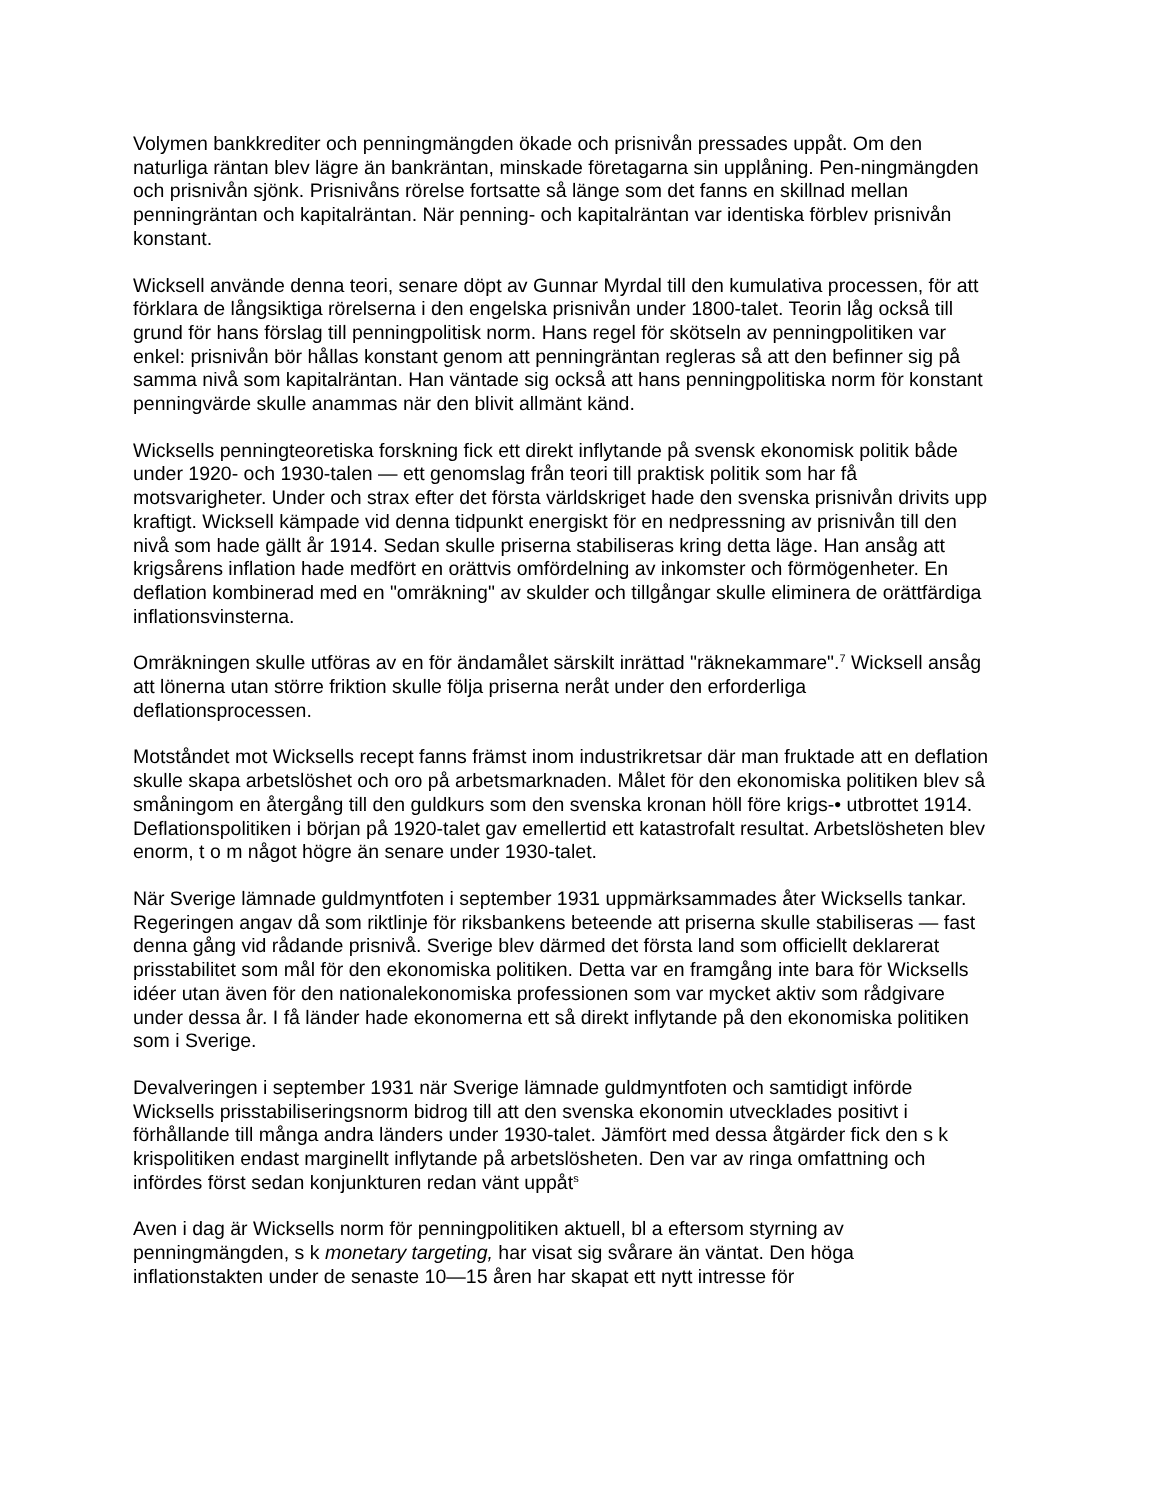Volymen bankkrediter och penningmängden ökade och prisnivån pressades uppåt. Om den naturliga räntan blev lägre än bankräntan, minskade företagarna sin upplåning. Pen-ningmängden och prisnivån sjönk. Prisnivåns rörelse fortsatte så länge som det fanns en skillnad mellan penningräntan och kapitalräntan. När penning- och kapitalräntan var identiska förblev prisnivån konstant.
Wicksell använde denna teori, senare döpt av Gunnar Myrdal till den kumulativa processen, för att förklara de långsiktiga rörelserna i den engelska prisnivån under 1800-talet. Teorin låg också till grund för hans förslag till penningpolitisk norm. Hans regel för skötseln av penningpolitiken var enkel: prisnivån bör hållas konstant genom att penningräntan regleras så att den befinner sig på samma nivå som kapitalräntan. Han väntade sig också att hans penningpolitiska norm för konstant penningvärde skulle anammas när den blivit allmänt känd.
Wicksells penningteoretiska forskning fick ett direkt inflytande på svensk ekonomisk politik både under 1920- och 1930-talen — ett genomslag från teori till praktisk politik som har få motsvarigheter. Under och strax efter det första världskriget hade den svenska prisnivån drivits upp kraftigt. Wicksell kämpade vid denna tidpunkt energiskt för en nedpressning av prisnivån till den nivå som hade gällt år 1914. Sedan skulle priserna stabiliseras kring detta läge. Han ansåg att krigsårens inflation hade medfört en orättvis omfördelning av inkomster och förmögenheter. En deflation kombinerad med en "omräkning" av skulder och tillgångar skulle eliminera de orättfärdiga inflationsvinsterna.
Omräkningen skulle utföras av en för ändamålet särskilt inrättad "räknekammare".<sup>7</sup> Wicksell ansåg att lönerna utan större friktion skulle följa priserna neråt under den erforderliga deflationsprocessen.
Motståndet mot Wicksells recept fanns främst inom industrikretsar där man fruktade att en deflation skulle skapa arbetslöshet och oro på arbetsmarknaden. Målet för den ekonomiska politiken blev så småningom en återgång till den guldkurs som den svenska kronan höll före krigs-• utbrottet 1914. Deflationspolitiken i början på 1920-talet gav emellertid ett katastrofalt resultat. Arbetslösheten blev enorm, t o m något högre än senare under 1930-talet.
När Sverige lämnade guldmyntfoten i september 1931 uppmärksammades åter Wicksells tankar. Regeringen angav då som riktlinje för riksbankens beteende att priserna skulle stabiliseras — fast denna gång vid rådande prisnivå. Sverige blev därmed det första land som officiellt deklarerat prisstabilitet som mål för den ekonomiska politiken. Detta var en framgång inte bara för Wicksells idéer utan även för den nationalekonomiska professionen som var mycket aktiv som rådgivare under dessa år. I få länder hade ekonomerna ett så direkt inflytande på den ekonomiska politiken som i Sverige.
Devalveringen i september 1931 när Sverige lämnade guldmyntfoten och samtidigt införde Wicksells prisstabiliseringsnorm bidrog till att den svenska ekonomin utvecklades positivt i förhållande till många andra länders under 1930-talet. Jämfört med dessa åtgärder fick den s k krispolitiken endast marginellt inflytande på arbetslösheten. Den var av ringa omfattning och infördes först sedan konjunkturen redan vänt uppåt<sup>s</sup>
Aven i dag är Wicksells norm för penningpolitiken aktuell, bl a eftersom styrning av penningmängden, s k monetary targeting, har visat sig svårare än väntat. Den höga inflationstakten under de senaste 10—15 åren har skapat ett nytt intresse för